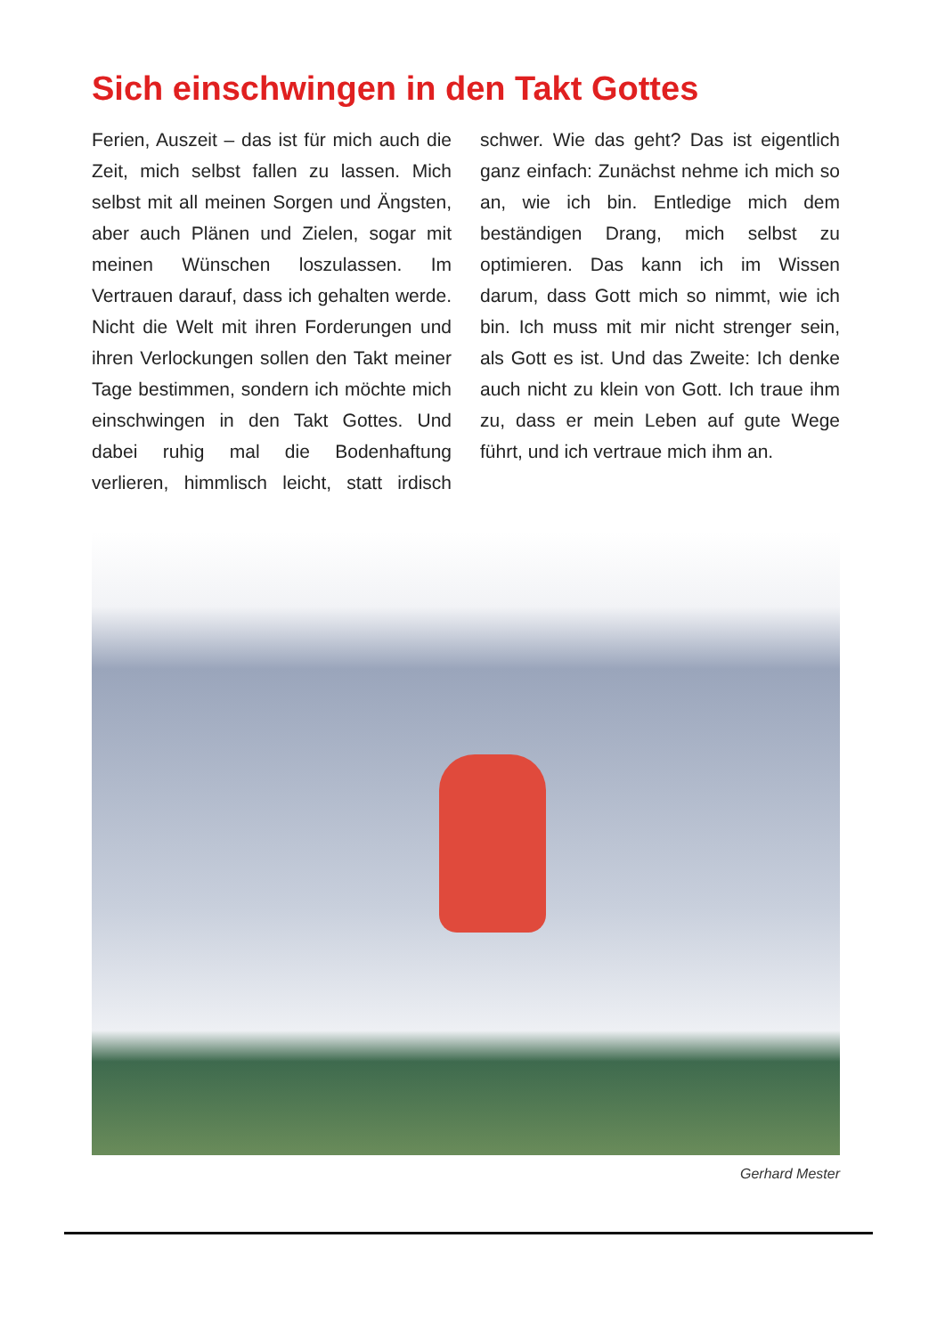Sich einschwingen in den Takt Gottes
Ferien, Auszeit – das ist für mich auch die Zeit, mich selbst fallen zu lassen. Mich selbst mit all meinen Sorgen und Ängsten, aber auch Plänen und Zielen, sogar mit meinen Wünschen loszulassen. Im Vertrauen darauf, dass ich gehalten werde. Nicht die Welt mit ihren Forderungen und ihren Verlockungen sollen den Takt meiner Tage bestimmen, sondern ich möchte mich einschwingen in den Takt Gottes. Und dabei ruhig mal die Bodenhaftung verlieren, himmlisch leicht, statt irdisch schwer. Wie das geht? Das ist eigentlich ganz einfach: Zunächst nehme ich mich so an, wie ich bin. Entledige mich dem beständigen Drang, mich selbst zu optimieren. Das kann ich im Wissen darum, dass Gott mich so nimmt, wie ich bin. Ich muss mit mir nicht strenger sein, als Gott es ist. Und das Zweite: Ich denke auch nicht zu klein von Gott. Ich traue ihm zu, dass er mein Leben auf gute Wege führt, und ich vertraue mich ihm an.
Gerhard Mester